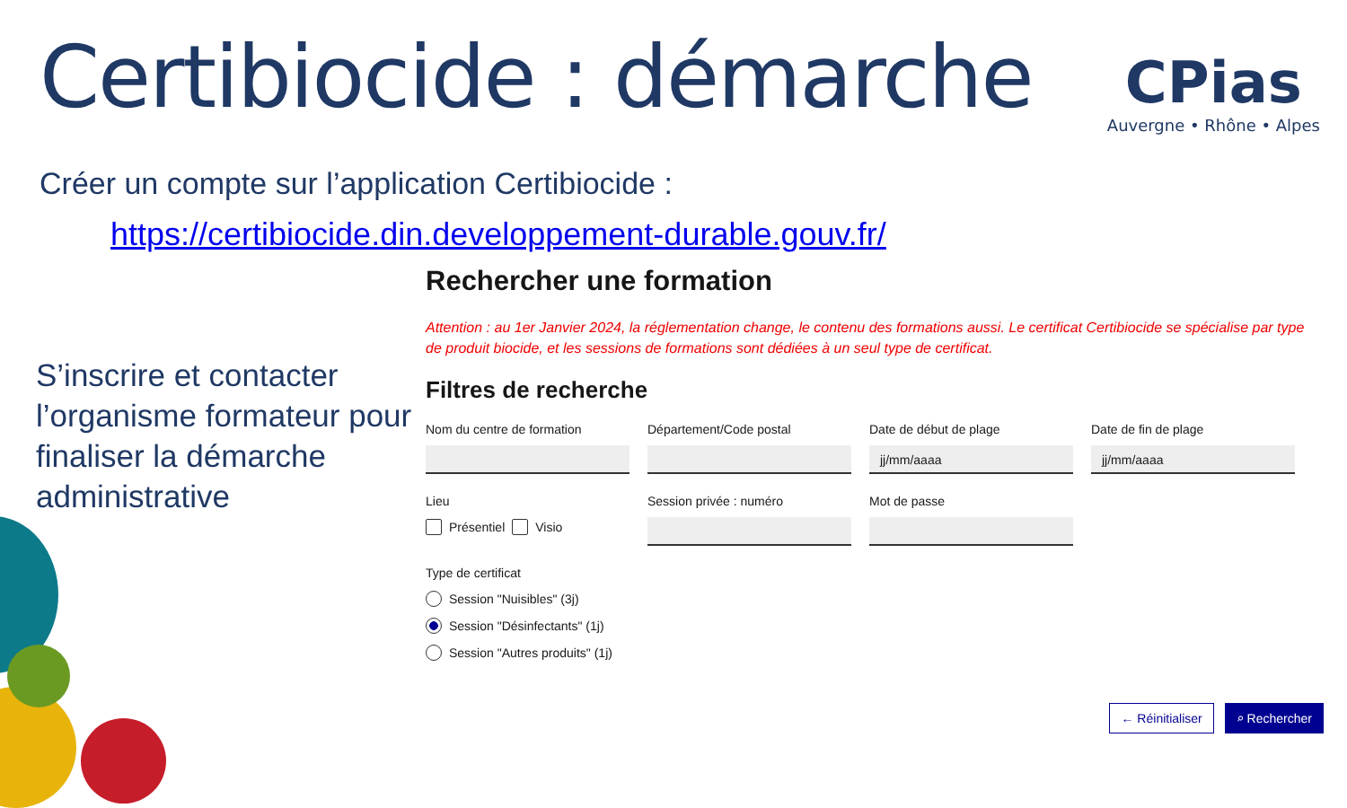Certibiocide : démarche
CPias
Auvergne • Rhône • Alpes
Créer un compte sur l’application Certibiocide :
https://certibiocide.din.developpement-durable.gouv.fr/
S’inscrire et contacter l’organisme formateur pour finaliser la démarche administrative
Rechercher une formation
Attention : au 1er Janvier 2024, la réglementation change, le contenu des formations aussi. Le certificat Certibiocide se spécialise par type de produit biocide, et les sessions de formations sont dédiées à un seul type de certificat.
Filtres de recherche
Nom du centre de formation Département/Code postal Date de début de plage
jj/mm/aaaa
Date de fin de plage
jj/mm/aaaa
Lieu
Présentiel Visio
Session privée : numéro Mot de passe
Type de certificat
Session "Nuisibles" (3j)
Session "Désinfectants" (1j)
Session "Autres produits" (1j)
← Réinitialiser ⌕ Rechercher